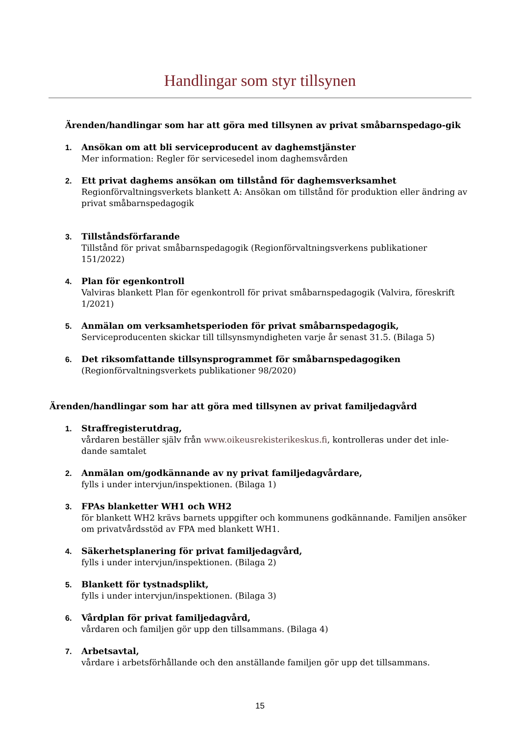Handlingar som styr tillsynen
Ärenden/handlingar som har att göra med tillsynen av privat småbarnspedago-gik
1. Ansökan om att bli serviceproducent av daghemstjänster
Mer information: Regler för servicesedel inom daghemsvården
2. Ett privat daghems ansökan om tillstånd för daghemsverksamhet
Regionförvaltningsverkets blankett A: Ansökan om tillstånd för produktion eller ändring av privat småbarnspedagogik
3. Tillståndsförfarande
Tillstånd för privat småbarnspedagogik (Regionförvaltningsverkens publikationer 151/2022)
4. Plan för egenkontroll
Valviras blankett Plan för egenkontroll för privat småbarnspedagogik (Valvira, föreskrift 1/2021)
5. Anmälan om verksamhetsperioden för privat småbarnspedagogik,
Serviceproducenten skickar till tillsynsmyndigheten varje år senast 31.5. (Bilaga 5)
6. Det riksomfattande tillsynsprogrammet för småbarnspedagogiken
(Regionförvaltningsverkets publikationer 98/2020)
Ärenden/handlingar som har att göra med tillsynen av privat familjedagvård
1. Straffregisterutdrag,
vårdaren beställer själv från www.oikeusrekisterikeskus.fi, kontrolleras under det inle-dande samtalet
2. Anmälan om/godkännande av ny privat familjedagvårdare,
fylls i under intervjun/inspektionen. (Bilaga 1)
3. FPAs blanketter WH1 och WH2
för blankett WH2 krävs barnets uppgifter och kommunens godkännande. Familjen ansöker om privatvårdsstöd av FPA med blankett WH1.
4. Säkerhetsplanering för privat familjedagvård,
fylls i under intervjun/inspektionen. (Bilaga 2)
5. Blankett för tystnadsplikt,
fylls i under intervjun/inspektionen. (Bilaga 3)
6. Vårdplan för privat familjedagvård,
vårdaren och familjen gör upp den tillsammans. (Bilaga 4)
7. Arbetsavtal,
vårdare i arbetsförhållande och den anställande familjen gör upp det tillsammans.
15